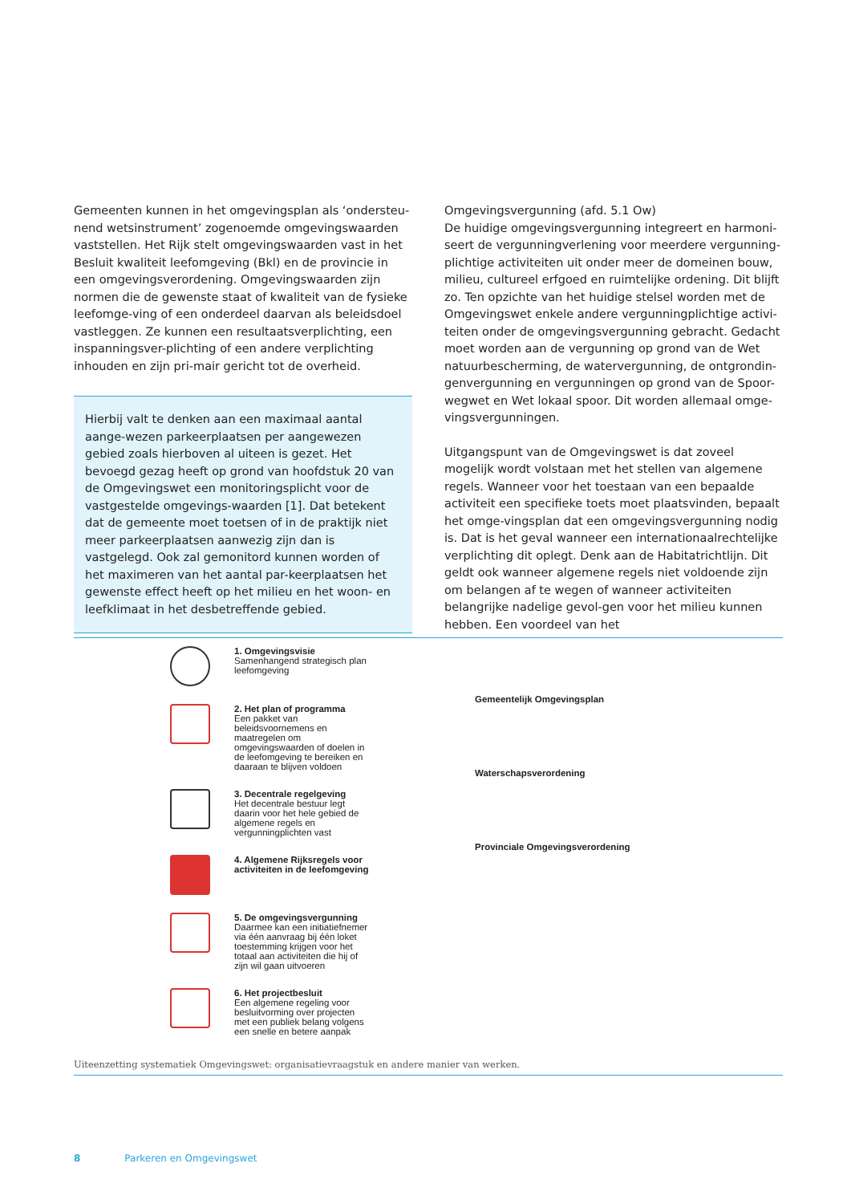Gemeenten kunnen in het omgevingsplan als ‘ondersteu-nend wetsinstrument’ zogenoemde omgevingswaarden vaststellen. Het Rijk stelt omgevingswaarden vast in het Besluit kwaliteit leefomgeving (Bkl) en de provincie in een omgevingsverordening. Omgevingswaarden zijn normen die de gewenste staat of kwaliteit van de fysieke leefomge-ving of een onderdeel daarvan als beleidsdoel vastleggen. Ze kunnen een resultaatsverplichting, een inspanningsver-plichting of een andere verplichting inhouden en zijn pri-mair gericht tot de overheid.
Hierbij valt te denken aan een maximaal aantal aange-wezen parkeerplaatsen per aangewezen gebied zoals hierboven al uiteen is gezet. Het bevoegd gezag heeft op grond van hoofdstuk 20 van de Omgevingswet een monitoringsplicht voor de vastgestelde omgevings-waarden [1]. Dat betekent dat de gemeente moet toetsen of in de praktijk niet meer parkeerplaatsen aanwezig zijn dan is vastgelegd. Ook zal gemonitord kunnen worden of het maximeren van het aantal par-keerplaatsen het gewenste effect heeft op het milieu en het woon- en leefklimaat in het desbetreffende gebied.
Omgevingsvergunning (afd. 5.1 Ow)
De huidige omgevingsvergunning integreert en harmoni-seert de vergunningverlening voor meerdere vergunning-plichtige activiteiten uit onder meer de domeinen bouw, milieu, cultureel erfgoed en ruimtelijke ordening. Dit blijft zo. Ten opzichte van het huidige stelsel worden met de Omgevingswet enkele andere vergunningplichtige activi-teiten onder de omgevingsvergunning gebracht. Gedacht moet worden aan de vergunning op grond van de Wet natuurbescherming, de watervergunning, de ontgrondin-genvergunning en vergunningen op grond van de Spoor-wegwet en Wet lokaal spoor. Dit worden allemaal omge-vingsvergunningen.
Uitgangspunt van de Omgevingswet is dat zoveel mogelijk wordt volstaan met het stellen van algemene regels. Wanneer voor het toestaan van een bepaalde activiteit een specifieke toets moet plaatsvinden, bepaalt het omge-vingsplan dat een omgevingsvergunning nodig is. Dat is het geval wanneer een internationaalrechtelijke verplichting dit oplegt. Denk aan de Habitatrichtlijn. Dit geldt ook wanneer algemene regels niet voldoende zijn om belangen af te wegen of wanneer activiteiten belangrijke nadelige gevol-gen voor het milieu kunnen hebben. Een voordeel van het
1. Omgevingsvisie
Samenhangend strategisch plan leefomgeving
2. Het plan of programma
Een pakket van beleidsvoornemens en maatregelen om omgevingswaarden of doelen in de leefomgeving te bereiken en daaraan te blijven voldoen
3. Decentrale regelgeving
Het decentrale bestuur legt daarin voor het hele gebied de algemene regels en vergunningplichten vast
4. Algemene Rijksregels voor activiteiten in de leefomgeving
5. De omgevingsvergunning
Daarmee kan een initiatiefnemer via één aanvraag bij één loket toestemming krijgen voor het totaal aan activiteiten die hij of zijn wil gaan uitvoeren
6. Het projectbesluit
Een algemene regeling voor besluitvorming over projecten met een publiek belang volgens een snelle en betere aanpak
Gemeentelijk Omgevingsplan
Waterschapsverordening
Provinciale Omgevingsverordening
Uiteenzetting systematiek Omgevingswet: organisatievraagstuk en andere manier van werken.
8 Parkeren en Omgevingswet